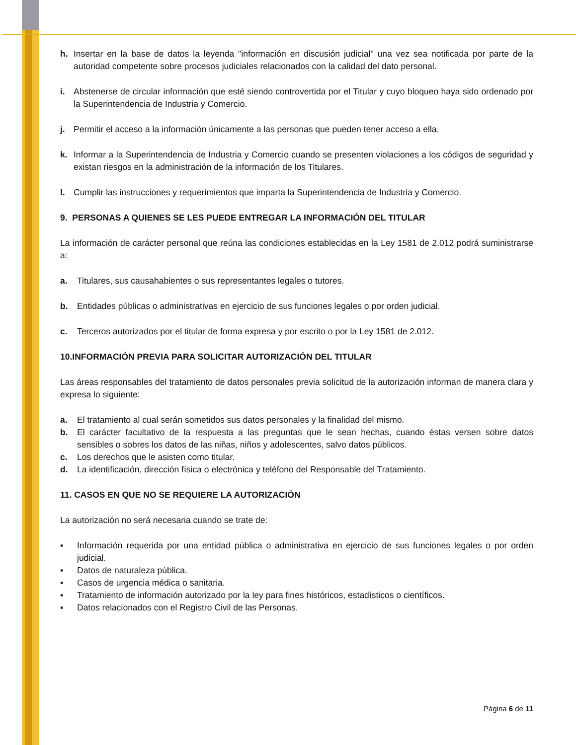h. Insertar en la base de datos la leyenda "información en discusión judicial" una vez sea notificada por parte de la autoridad competente sobre procesos judiciales relacionados con la calidad del dato personal.
i. Abstenerse de circular información que esté siendo controvertida por el Titular y cuyo bloqueo haya sido ordenado por la Superintendencia de Industria y Comercio.
j. Permitir el acceso a la información únicamente a las personas que pueden tener acceso a ella.
k. Informar a la Superintendencia de Industria y Comercio cuando se presenten violaciones a los códigos de seguridad y existan riesgos en la administración de la información de los Titulares.
l. Cumplir las instrucciones y requerimientos que imparta la Superintendencia de Industria y Comercio.
9. PERSONAS A QUIENES SE LES PUEDE ENTREGAR LA INFORMACIÓN DEL TITULAR
La información de carácter personal que reúna las condiciones establecidas en la Ley 1581 de 2.012 podrá suministrarse a:
a. Titulares, sus causahabientes o sus representantes legales o tutores.
b. Entidades públicas o administrativas en ejercicio de sus funciones legales o por orden judicial.
c. Terceros autorizados por el titular de forma expresa y por escrito o por la Ley 1581 de 2.012.
10.INFORMACIÓN PREVIA PARA SOLICITAR AUTORIZACIÓN DEL TITULAR
Las áreas responsables del tratamiento de datos personales previa solicitud de la autorización informan de manera clara y expresa lo siguiente:
a. El tratamiento al cual serán sometidos sus datos personales y la finalidad del mismo.
b. El carácter facultativo de la respuesta a las preguntas que le sean hechas, cuando éstas versen sobre datos sensibles o sobres los datos de las niñas, niños y adolescentes, salvo datos públicos.
c. Los derechos que le asisten como titular.
d. La identificación, dirección física o electrónica y teléfono del Responsable del Tratamiento.
11. CASOS EN QUE NO SE REQUIERE LA AUTORIZACIÓN
La autorización no será necesaria cuando se trate de:
▪ Información requerida por una entidad pública o administrativa en ejercicio de sus funciones legales o por orden judicial.
▪ Datos de naturaleza pública.
▪ Casos de urgencia médica o sanitaria.
▪ Tratamiento de información autorizado por la ley para fines históricos, estadísticos o científicos.
▪ Datos relacionados con el Registro Civil de las Personas.
Página 6 de 11